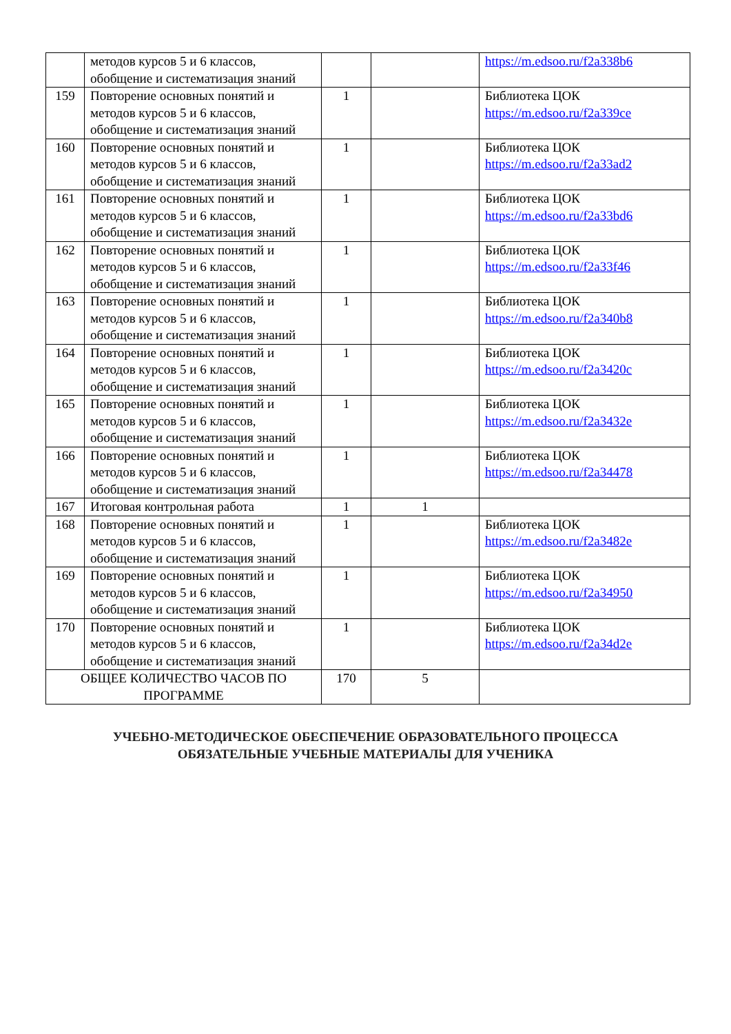| | методов курсов 5 и 6 классов, обобщение и систематизация знаний | | | https://m.edsoo.ru/f2a338b6 |
| 159 | Повторение основных понятий и методов курсов 5 и 6 классов, обобщение и систематизация знаний | 1 | | Библиотека ЦОК https://m.edsoo.ru/f2a339ce |
| 160 | Повторение основных понятий и методов курсов 5 и 6 классов, обобщение и систематизация знаний | 1 | | Библиотека ЦОК https://m.edsoo.ru/f2a33ad2 |
| 161 | Повторение основных понятий и методов курсов 5 и 6 классов, обобщение и систематизация знаний | 1 | | Библиотека ЦОК https://m.edsoo.ru/f2a33bd6 |
| 162 | Повторение основных понятий и методов курсов 5 и 6 классов, обобщение и систематизация знаний | 1 | | Библиотека ЦОК https://m.edsoo.ru/f2a33f46 |
| 163 | Повторение основных понятий и методов курсов 5 и 6 классов, обобщение и систематизация знаний | 1 | | Библиотека ЦОК https://m.edsoo.ru/f2a340b8 |
| 164 | Повторение основных понятий и методов курсов 5 и 6 классов, обобщение и систематизация знаний | 1 | | Библиотека ЦОК https://m.edsoo.ru/f2a3420c |
| 165 | Повторение основных понятий и методов курсов 5 и 6 классов, обобщение и систематизация знаний | 1 | | Библиотека ЦОК https://m.edsoo.ru/f2a3432e |
| 166 | Повторение основных понятий и методов курсов 5 и 6 классов, обобщение и систематизация знаний | 1 | | Библиотека ЦОК https://m.edsoo.ru/f2a34478 |
| 167 | Итоговая контрольная работа | 1 | 1 | |
| 168 | Повторение основных понятий и методов курсов 5 и 6 классов, обобщение и систематизация знаний | 1 | | Библиотека ЦОК https://m.edsoo.ru/f2a3482e |
| 169 | Повторение основных понятий и методов курсов 5 и 6 классов, обобщение и систематизация знаний | 1 | | Библиотека ЦОК https://m.edsoo.ru/f2a34950 |
| 170 | Повторение основных понятий и методов курсов 5 и 6 классов, обобщение и систематизация знаний | 1 | | Библиотека ЦОК https://m.edsoo.ru/f2a34d2e |
| ОБЩЕЕ КОЛИЧЕСТВО ЧАСОВ ПО ПРОГРАММЕ | | 170 | 5 | |
УЧЕБНО-МЕТОДИЧЕСКОЕ ОБЕСПЕЧЕНИЕ ОБРАЗОВАТЕЛЬНОГО ПРОЦЕССА
ОБЯЗАТЕЛЬНЫЕ УЧЕБНЫЕ МАТЕРИАЛЫ ДЛЯ УЧЕНИКА